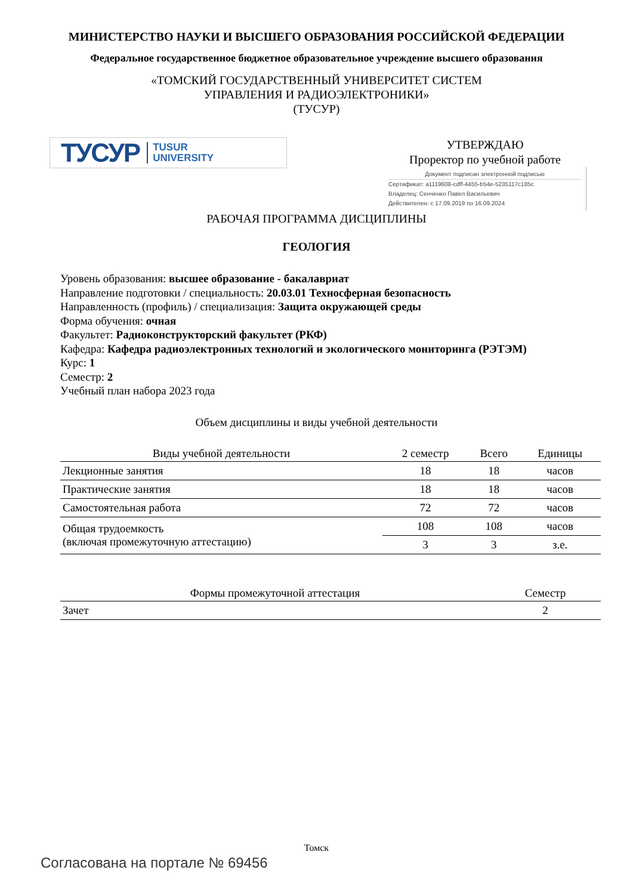МИНИСТЕРСТВО НАУКИ И ВЫСШЕГО ОБРАЗОВАНИЯ РОССИЙСКОЙ ФЕДЕРАЦИИ
Федеральное государственное бюджетное образовательное учреждение высшего образования
«ТОМСКИЙ ГОСУДАРСТВЕННЫЙ УНИВЕРСИТЕТ СИСТЕМ
УПРАВЛЕНИЯ И РАДИОЭЛЕКТРОНИКИ»
(ТУСУР)
ТУСУР TUSUR
UNIVERSITY
УТВЕРЖДАЮ
Проректор по учебной работе
Документ подписан электронной подписью
Сертификат: a1119608-cdff-4455-b54e-5235117c185c
Владелец: Сенченко Павел Васильевич
Действителен: с 17.09.2019 по 16.09.2024
РАБОЧАЯ ПРОГРАММА ДИСЦИПЛИНЫ
ГЕОЛОГИЯ
Уровень образования: высшее образование - бакалавриат
Направление подготовки / специальность: 20.03.01 Техносферная безопасность
Направленность (профиль) / специализация: Защита окружающей среды
Форма обучения: очная
Факультет: Радиоконструкторский факультет (РКФ)
Кафедра: Кафедра радиоэлектронных технологий и экологического мониторинга (РЭТЭМ)
Курс: 1
Семестр: 2
Учебный план набора 2023 года
Объем дисциплины и виды учебной деятельности
| Виды учебной деятельности | 2 семестр | Всего | Единицы |
| --- | --- | --- | --- |
| Лекционные занятия | 18 | 18 | часов |
| Практические занятия | 18 | 18 | часов |
| Самостоятельная работа | 72 | 72 | часов |
| Общая трудоемкость (включая промежуточную аттестацию) | 108 | 108 | часов |
| | 3 | 3 | з.е. |
| Формы промежуточной аттестация | Семестр |
| --- | --- |
| Зачет | 2 |
Томск
Согласована на портале № 69456